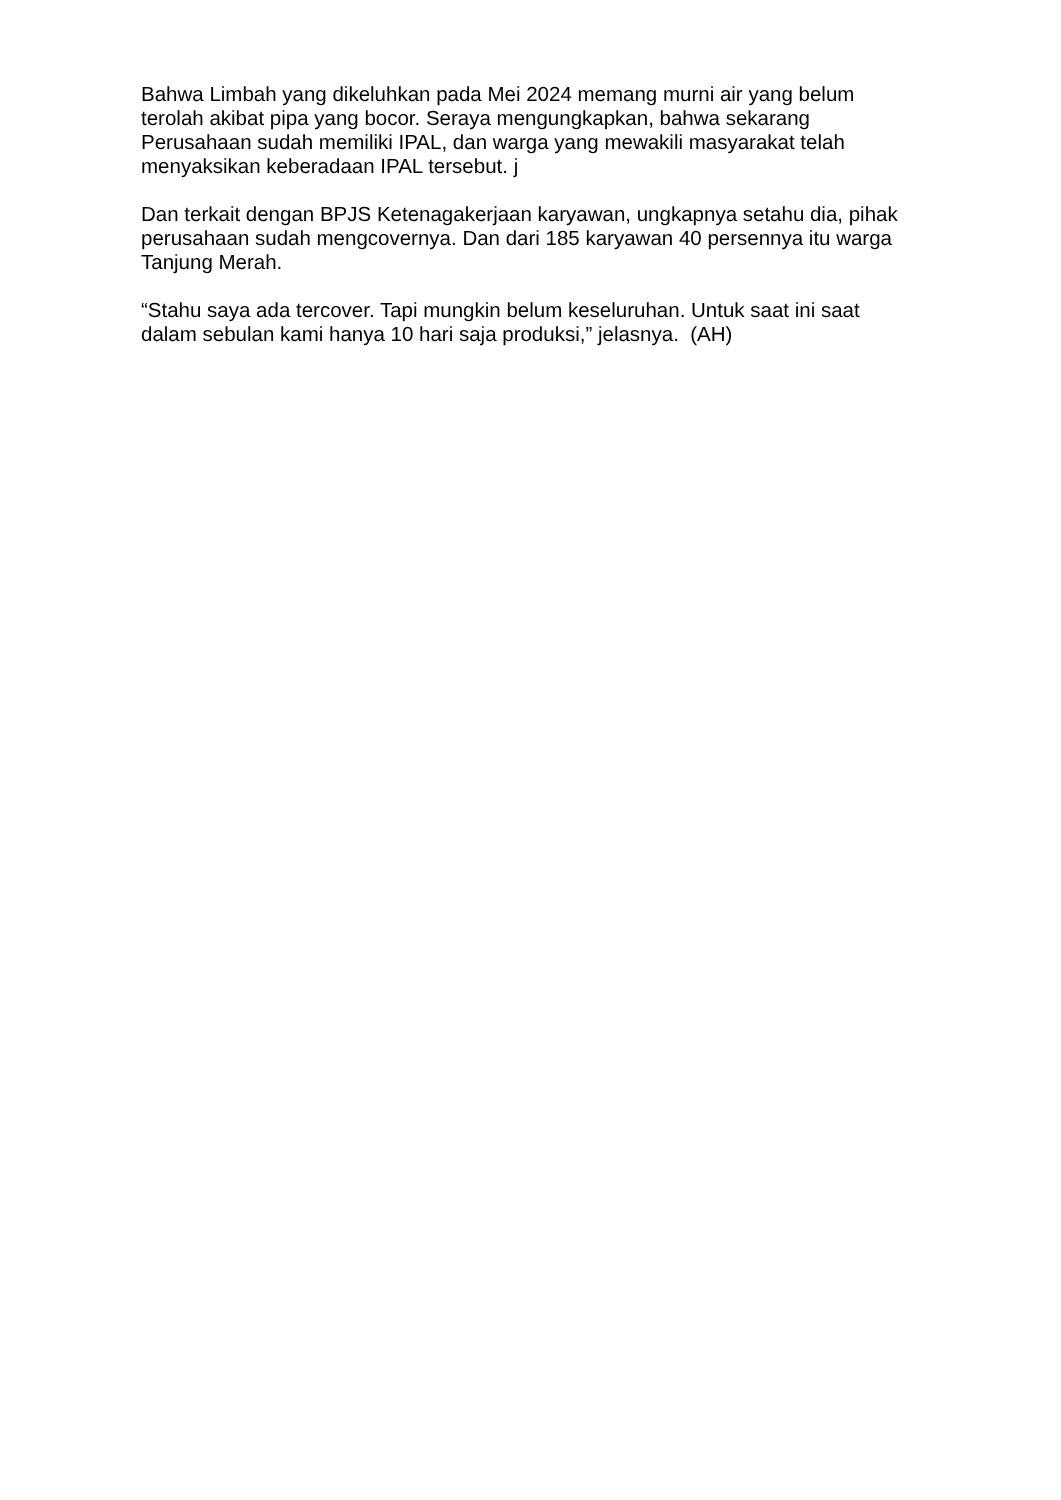Bahwa Limbah yang dikeluhkan pada Mei 2024 memang murni air yang belum terolah akibat pipa yang bocor. Seraya mengungkapkan, bahwa sekarang Perusahaan sudah memiliki IPAL, dan warga yang mewakili masyarakat telah menyaksikan keberadaan IPAL tersebut. j
Dan terkait dengan BPJS Ketenagakerjaan karyawan, ungkapnya setahu dia, pihak perusahaan sudah mengcovernya. Dan dari 185 karyawan 40 persennya itu warga Tanjung Merah.
“Stahu saya ada tercover. Tapi mungkin belum keseluruhan. Untuk saat ini saat dalam sebulan kami hanya 10 hari saja produksi,” jelasnya. (AH)